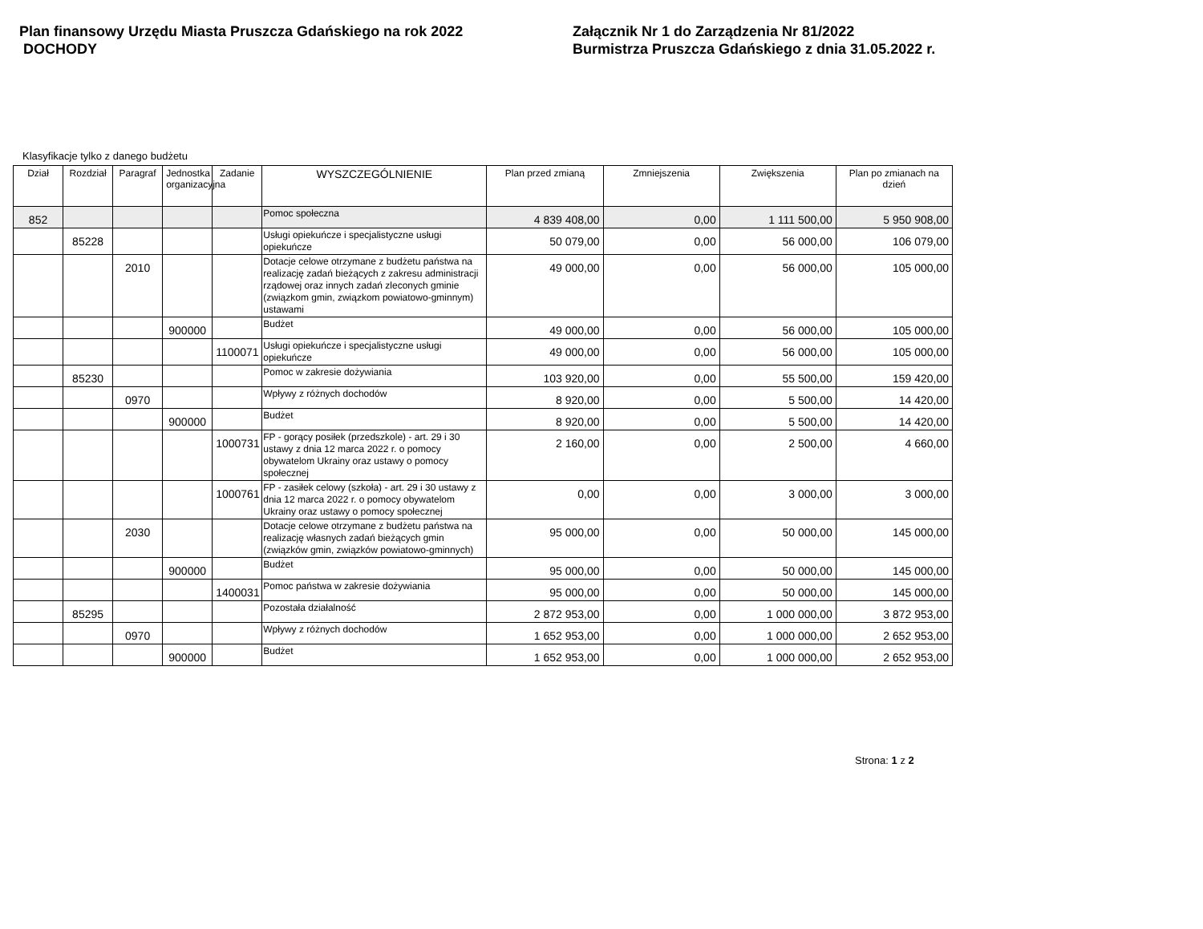Plan finansowy Urzędu Miasta Pruszcza Gdańskiego na rok 2022
DOCHODY
Załącznik Nr 1 do Zarządzenia Nr 81/2022
Burmistrza Pruszcza Gdańskiego z dnia 31.05.2022 r.
Klasyfikacje tylko z danego budżetu
| Dział | Rozdział | Paragraf | Jednostka organizacyjna | Zadanie | WYSZCZEGÓLNIENIE | Plan przed zmianą | Zmniejszenia | Zwiększenia | Plan po zmianach na dzień |
| --- | --- | --- | --- | --- | --- | --- | --- | --- | --- |
| 852 | | | | | Pomoc społeczna | 4 839 408,00 | 0,00 | 1 111 500,00 | 5 950 908,00 |
| | 85228 | | | | Usługi opiekuńcze i specjalistyczne usługi opiekuńcze | 50 079,00 | 0,00 | 56 000,00 | 106 079,00 |
| | | 2010 | | | Dotacje celowe otrzymane z budżetu państwa na realizację zadań bieżących z zakresu administracji rządowej oraz innych zadań zleconych gminie (związkom gmin, związkom powiatowo-gminnym) ustawami | 49 000,00 | 0,00 | 56 000,00 | 105 000,00 |
| | | | 900000 | | Budżet | 49 000,00 | 0,00 | 56 000,00 | 105 000,00 |
| | | | | 1100071 | Usługi opiekuńcze i specjalistyczne usługi opiekuńcze | 49 000,00 | 0,00 | 56 000,00 | 105 000,00 |
| | 85230 | | | | Pomoc w zakresie dożywiania | 103 920,00 | 0,00 | 55 500,00 | 159 420,00 |
| | | 0970 | | | Wpływy z różnych dochodów | 8 920,00 | 0,00 | 5 500,00 | 14 420,00 |
| | | | 900000 | | Budżet | 8 920,00 | 0,00 | 5 500,00 | 14 420,00 |
| | | | | 1000731 | FP - gorący posiłek (przedszkole) - art. 29 i 30 ustawy z dnia 12 marca 2022 r. o pomocy obywatelom Ukrainy oraz ustawy o pomocy społecznej | 2 160,00 | 0,00 | 2 500,00 | 4 660,00 |
| | | | | 1000761 | FP - zasiłek celowy (szkoła) - art. 29 i 30 ustawy z dnia 12 marca 2022 r. o pomocy obywatelom Ukrainy oraz ustawy o pomocy społecznej | 0,00 | 0,00 | 3 000,00 | 3 000,00 |
| | | 2030 | | | Dotacje celowe otrzymane z budżetu państwa na realizację własnych zadań bieżących gmin (związków gmin, związków powiatowo-gminnych) | 95 000,00 | 0,00 | 50 000,00 | 145 000,00 |
| | | | 900000 | | Budżet | 95 000,00 | 0,00 | 50 000,00 | 145 000,00 |
| | | | | 1400031 | Pomoc państwa w zakresie dożywiania | 95 000,00 | 0,00 | 50 000,00 | 145 000,00 |
| | 85295 | | | | Pozostała działalność | 2 872 953,00 | 0,00 | 1 000 000,00 | 3 872 953,00 |
| | | 0970 | | | Wpływy z różnych dochodów | 1 652 953,00 | 0,00 | 1 000 000,00 | 2 652 953,00 |
| | | | 900000 | | Budżet | 1 652 953,00 | 0,00 | 1 000 000,00 | 2 652 953,00 |
Strona: 1 z 2